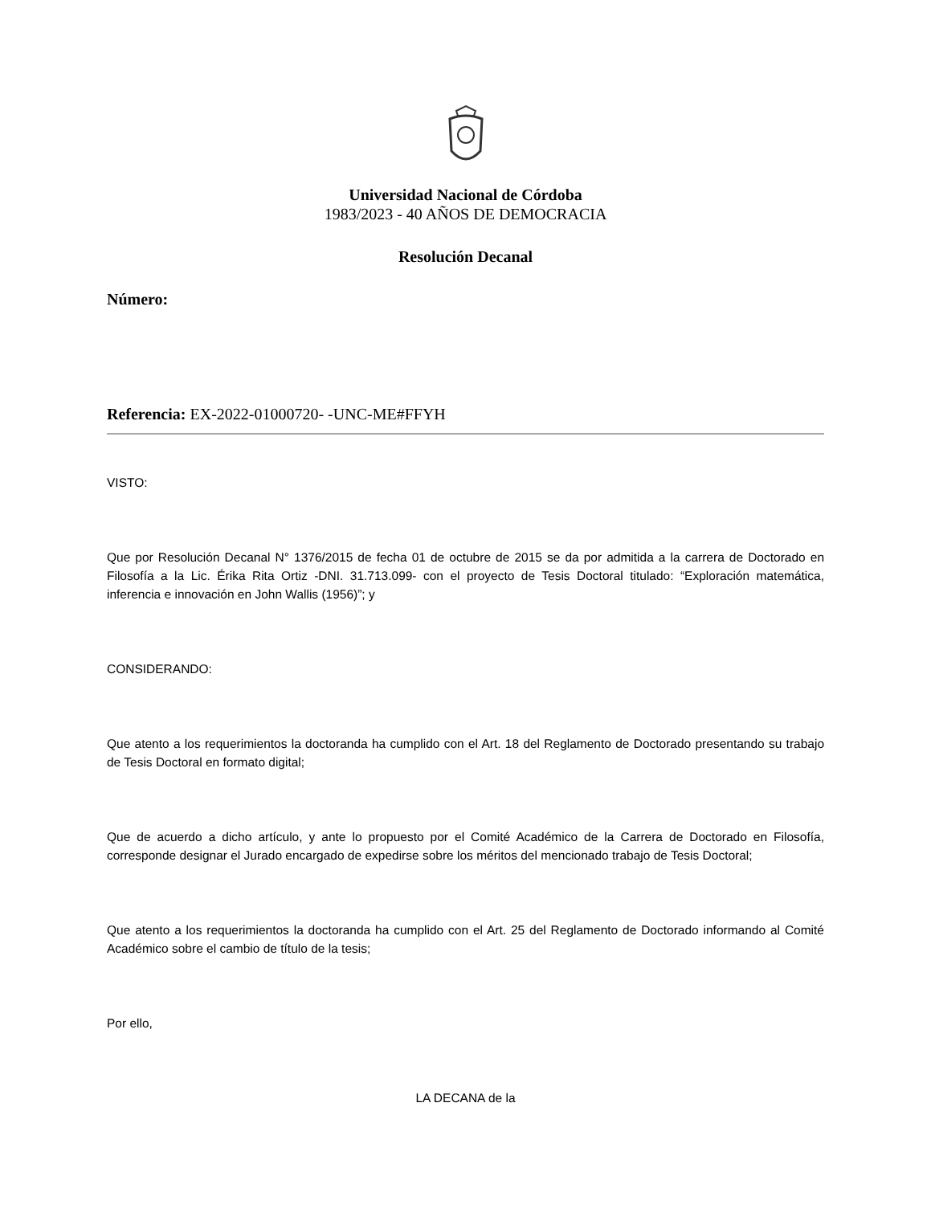Universidad Nacional de Córdoba
1983/2023 - 40 AÑOS DE DEMOCRACIA
Resolución Decanal
Número:
Referencia: EX-2022-01000720- -UNC-ME#FFYH
VISTO:
Que por Resolución Decanal N° 1376/2015 de fecha 01 de octubre de 2015 se da por admitida a la carrera de Doctorado en Filosofía a la Lic. Érika Rita Ortiz -DNI. 31.713.099- con el proyecto de Tesis Doctoral titulado: “Exploración matemática, inferencia e innovación en John Wallis (1956)”; y
CONSIDERANDO:
Que atento a los requerimientos la doctoranda ha cumplido con el Art. 18 del Reglamento de Doctorado presentando su trabajo de Tesis Doctoral en formato digital;
Que de acuerdo a dicho artículo, y ante lo propuesto por el Comité Académico de la Carrera de Doctorado en Filosofía, corresponde designar el Jurado encargado de expedirse sobre los méritos del mencionado trabajo de Tesis Doctoral;
Que atento a los requerimientos la doctoranda ha cumplido con el Art. 25 del Reglamento de Doctorado informando al Comité Académico sobre el cambio de título de la tesis;
Por ello,
LA DECANA de la